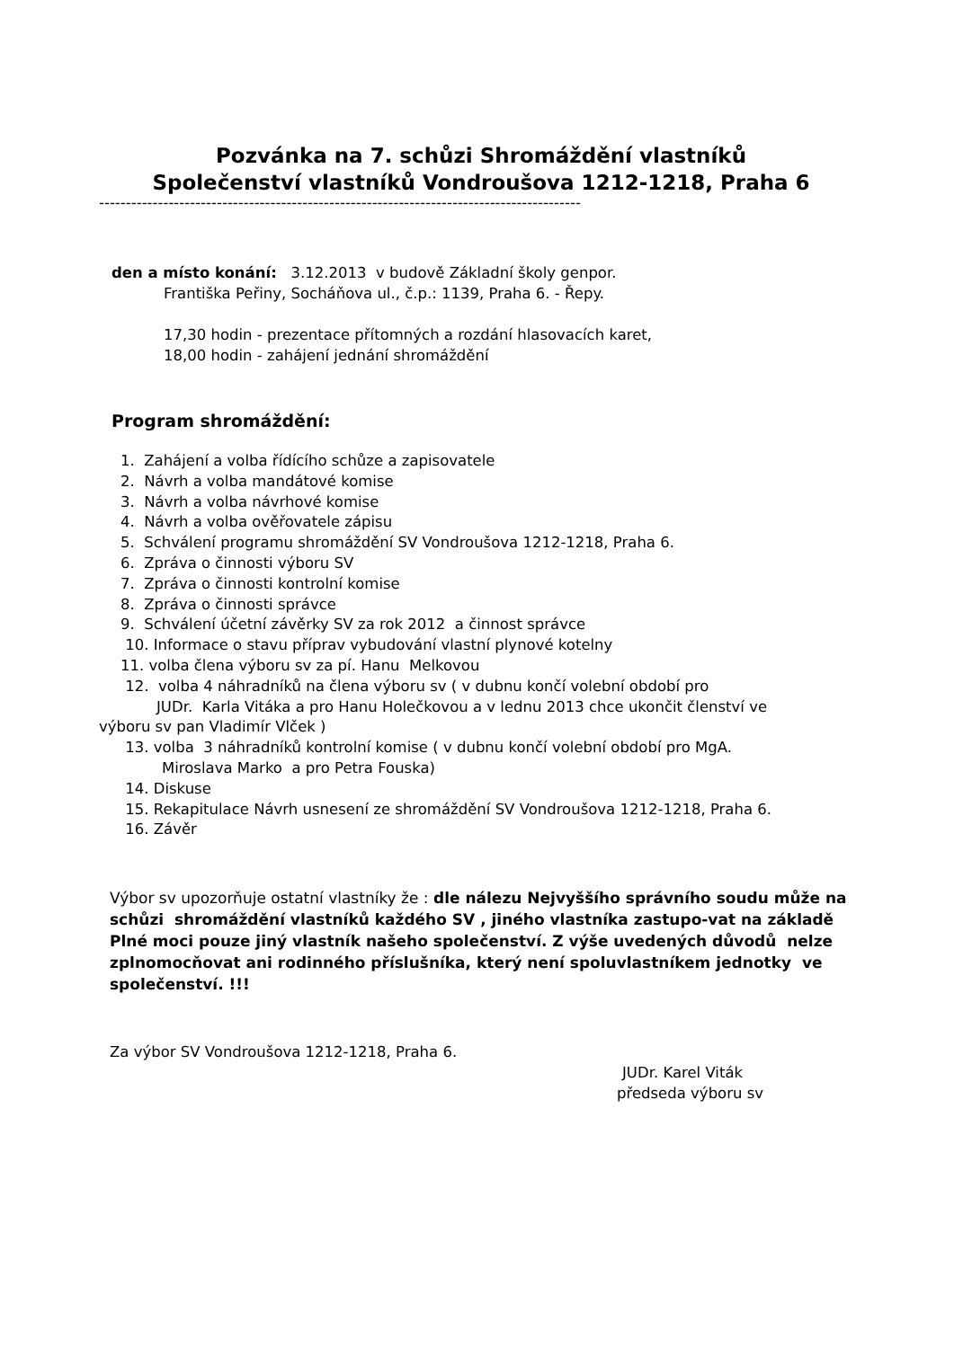Pozvánka na 7. schůzi Shromáždění vlastníků
Společenství vlastníků Vondroušova 1212-1218, Praha 6
------------------------------------------------------------------------------------------
den a místo konání: 3.12.2013 v budově Základní školy genpor.
Františka Peřiny, Socháňova ul., č.p.: 1139, Praha 6. - Řepy.
17,30 hodin - prezentace přítomných a rozdání hlasovacích karet,
18,00 hodin - zahájení jednání shromáždění
Program shromáždění:
1. Zahájení a volba řídícího schůze a zapisovatele
2. Návrh a volba mandátové komise
3. Návrh a volba návrhové komise
4. Návrh a volba ověřovatele zápisu
5. Schválení programu shromáždění SV Vondroušova 1212-1218, Praha 6.
6. Zpráva o činnosti výboru SV
7. Zpráva o činnosti kontrolní komise
8. Zpráva o činnosti správce
9. Schválení účetní závěrky SV za rok 2012 a činnost správce
10. Informace o stavu příprav vybudování vlastní plynové kotelny
11. volba člena výboru sv za pí. Hanu Melkovou
12. volba 4 náhradníků na člena výboru sv ( v dubnu končí volební období pro
JUDr. Karla Vitáka a pro Hanu Holečkovou a v lednu 2013 chce ukončit členství ve
výboru sv pan Vladimír Vlček )
13. volba 3 náhradníků kontrolní komise ( v dubnu končí volební období pro MgA.
Miroslava Marko a pro Petra Fouska)
14. Diskuse
15. Rekapitulace Návrh usnesení ze shromáždění SV Vondroušova 1212-1218, Praha 6.
16. Závěr
Výbor sv upozorňuje ostatní vlastníky že : dle nálezu Nejvyššího správního soudu může na schůzi shromáždění vlastníků každého SV , jiného vlastníka zastupo-vat na základě Plné moci pouze jiný vlastník našeho společenství. Z výše uvedených důvodů nelze zplnomocňovat ani rodinného příslušníka, který není spoluvlastníkem jednotky ve společenství. !!!
Za výbor SV Vondroušova 1212-1218, Praha 6.
JUDr. Karel Viták
předseda výboru sv